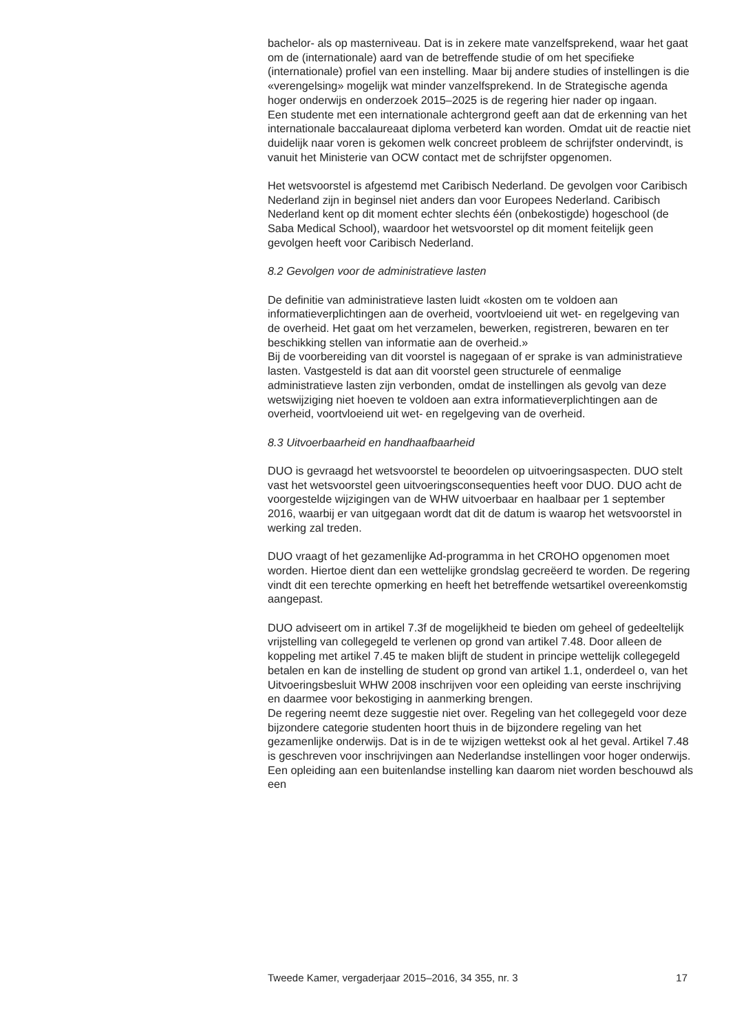bachelor- als op masterniveau. Dat is in zekere mate vanzelfsprekend, waar het gaat om de (internationale) aard van de betreffende studie of om het specifieke (internationale) profiel van een instelling. Maar bij andere studies of instellingen is die «verengelsing» mogelijk wat minder vanzelfsprekend. In de Strategische agenda hoger onderwijs en onderzoek 2015–2025 is de regering hier nader op ingaan.
Een studente met een internationale achtergrond geeft aan dat de erkenning van het internationale baccalaureaat diploma verbeterd kan worden. Omdat uit de reactie niet duidelijk naar voren is gekomen welk concreet probleem de schrijfster ondervindt, is vanuit het Ministerie van OCW contact met de schrijfster opgenomen.
Het wetsvoorstel is afgestemd met Caribisch Nederland. De gevolgen voor Caribisch Nederland zijn in beginsel niet anders dan voor Europees Nederland. Caribisch Nederland kent op dit moment echter slechts één (onbekostigde) hogeschool (de Saba Medical School), waardoor het wetsvoorstel op dit moment feitelijk geen gevolgen heeft voor Caribisch Nederland.
8.2 Gevolgen voor de administratieve lasten
De definitie van administratieve lasten luidt «kosten om te voldoen aan informatieverplichtingen aan de overheid, voortvloeiend uit wet- en regelgeving van de overheid. Het gaat om het verzamelen, bewerken, registreren, bewaren en ter beschikking stellen van informatie aan de overheid.»
Bij de voorbereiding van dit voorstel is nagegaan of er sprake is van administratieve lasten. Vastgesteld is dat aan dit voorstel geen structurele of eenmalige administratieve lasten zijn verbonden, omdat de instellingen als gevolg van deze wetswijziging niet hoeven te voldoen aan extra informatieverplichtingen aan de overheid, voortvloeiend uit wet- en regelgeving van de overheid.
8.3 Uitvoerbaarheid en handhaafbaarheid
DUO is gevraagd het wetsvoorstel te beoordelen op uitvoeringsaspecten. DUO stelt vast het wetsvoorstel geen uitvoeringsconsequenties heeft voor DUO. DUO acht de voorgestelde wijzigingen van de WHW uitvoerbaar en haalbaar per 1 september 2016, waarbij er van uitgegaan wordt dat dit de datum is waarop het wetsvoorstel in werking zal treden.
DUO vraagt of het gezamenlijke Ad-programma in het CROHO opgenomen moet worden. Hiertoe dient dan een wettelijke grondslag gecreëerd te worden. De regering vindt dit een terechte opmerking en heeft het betreffende wetsartikel overeenkomstig aangepast.
DUO adviseert om in artikel 7.3f de mogelijkheid te bieden om geheel of gedeeltelijk vrijstelling van collegegeld te verlenen op grond van artikel 7.48. Door alleen de koppeling met artikel 7.45 te maken blijft de student in principe wettelijk collegegeld betalen en kan de instelling de student op grond van artikel 1.1, onderdeel o, van het Uitvoeringsbesluit WHW 2008 inschrijven voor een opleiding van eerste inschrijving en daarmee voor bekostiging in aanmerking brengen.
De regering neemt deze suggestie niet over. Regeling van het collegegeld voor deze bijzondere categorie studenten hoort thuis in de bijzondere regeling van het gezamenlijke onderwijs. Dat is in de te wijzigen wettekst ook al het geval. Artikel 7.48 is geschreven voor inschrijvingen aan Nederlandse instellingen voor hoger onderwijs. Een opleiding aan een buitenlandse instelling kan daarom niet worden beschouwd als een
Tweede Kamer, vergaderjaar 2015–2016, 34 355, nr. 3 17